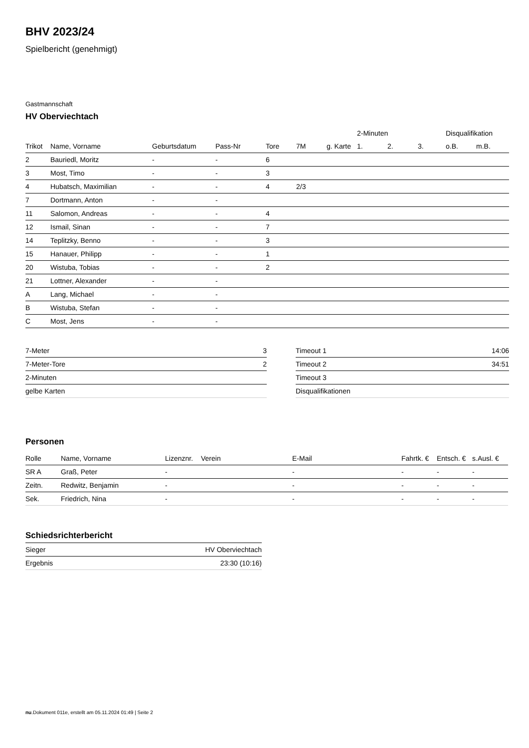BHV 2023/24
Spielbericht (genehmigt)
Gastmannschaft
HV Oberviechtach
| | | | | | | | 2-Minuten | | | Disqualifikation | |
| --- | --- | --- | --- | --- | --- | --- | --- | --- | --- | --- | --- |
| Trikot | Name, Vorname | Geburtsdatum | Pass-Nr | Tore | 7M | g. Karte | 1. | 2. | 3. | o.B. | m.B. |
| 2 | Bauriedl, Moritz | - | - | 6 | | | | | | | |
| 3 | Most, Timo | - | - | 3 | | | | | | | |
| 4 | Hubatsch, Maximilian | - | - | 4 | 2/3 | | | | | | |
| 7 | Dortmann, Anton | - | - | | | | | | | | |
| 11 | Salomon, Andreas | - | - | 4 | | | | | | | |
| 12 | Ismail, Sinan | - | - | 7 | | | | | | | |
| 14 | Teplitzky, Benno | - | - | 3 | | | | | | | |
| 15 | Hanauer, Philipp | - | - | 1 | | | | | | | |
| 20 | Wistuba, Tobias | - | - | 2 | | | | | | | |
| 21 | Lottner, Alexander | - | - | | | | | | | | |
| A | Lang, Michael | - | - | | | | | | | | |
| B | Wistuba, Stefan | - | - | | | | | | | | |
| C | Most, Jens | - | - | | | | | | | | |
| 7-Meter | 3 |
| 7-Meter-Tore | 2 |
| 2-Minuten | |
| gelbe Karten | |
| Timeout 1 | 14:06 |
| Timeout 2 | 34:51 |
| Timeout 3 | |
| Disqualifikationen | |
Personen
| Rolle | Name, Vorname | Lizenznr. | Verein | E-Mail | Fahrtk. € | Entsch. € | s.Ausl. € |
| --- | --- | --- | --- | --- | --- | --- | --- |
| SR A | Graß, Peter | - | | - | - | - | - |
| Zeitn. | Redwitz, Benjamin | - | | - | - | - | - |
| Sek. | Friedrich, Nina | - | | - | - | - | - |
Schiedsrichterbericht
| Sieger | HV Oberviechtach |
| Ergebnis | 23:30 (10:16) |
nu.Dokument 011e, erstellt am 05.11.2024 01:49 | Seite 2